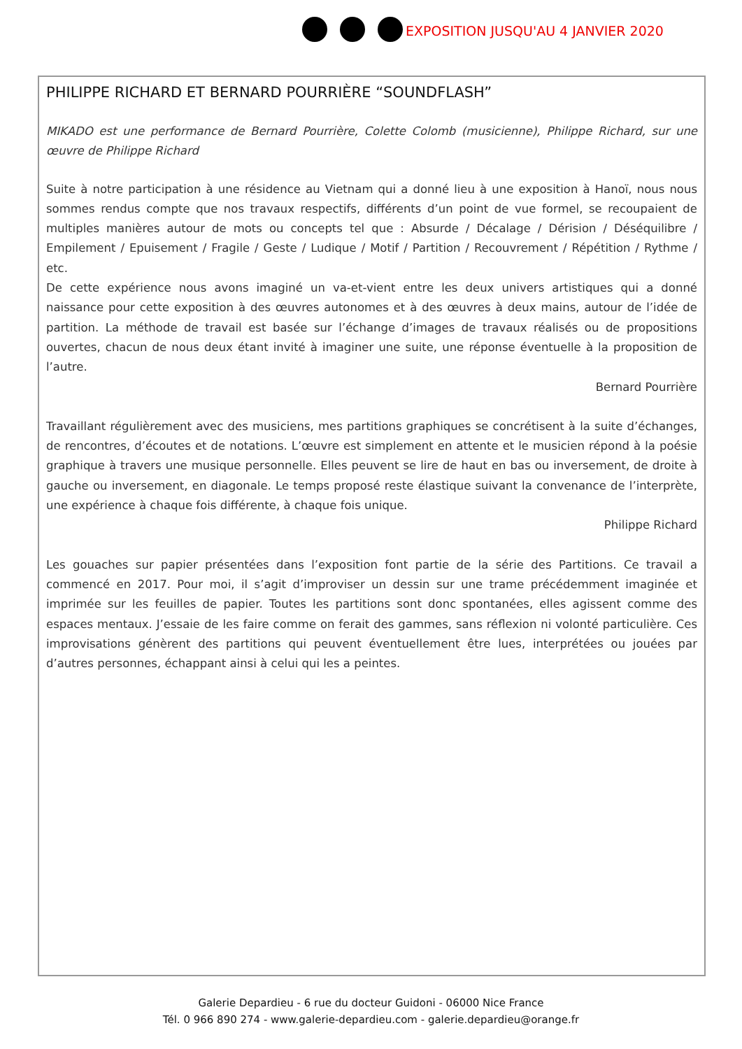EXPOSITION JUSQU'AU 4 JANVIER 2020
PHILIPPE RICHARD ET BERNARD POURRIÈRE “SOUNDFLASH”
MIKADO est une performance de Bernard Pourrière, Colette Colomb (musicienne), Philippe Richard, sur une œuvre de Philippe Richard
Suite à notre participation à une résidence au Vietnam qui a donné lieu à une exposition à Hanoï, nous nous sommes rendus compte que nos travaux respectifs, différents d’un point de vue formel, se recoupaient de multiples manières autour de mots ou concepts tel que : Absurde / Décalage / Dérision / Déséquilibre / Empilement / Epuisement / Fragile / Geste / Ludique / Motif / Partition / Recouvrement / Répétition / Rythme / etc.
De cette expérience nous avons imaginé un va-et-vient entre les deux univers artistiques qui a donné naissance pour cette exposition à des œuvres autonomes et à des œuvres à deux mains, autour de l’idée de partition. La méthode de travail est basée sur l’échange d’images de travaux réalisés ou de propositions ouvertes, chacun de nous deux étant invité à imaginer une suite, une réponse éventuelle à la proposition de l’autre.
Bernard Pourrière
Travaillant régulièrement avec des musiciens, mes partitions graphiques se concrétisent à la suite d’échanges, de rencontres, d’écoutes et de notations. L’œuvre est simplement en attente et le musicien répond à la poésie graphique à travers une musique personnelle. Elles peuvent se lire de haut en bas ou inversement, de droite à gauche ou inversement, en diagonale. Le temps proposé reste élastique suivant la convenance de l’interprète, une expérience à chaque fois différente, à chaque fois unique.
Philippe Richard
Les gouaches sur papier présentées dans l’exposition font partie de la série des Partitions. Ce travail a commencé en 2017. Pour moi, il s’agit d’improviser un dessin sur une trame précédemment imaginée et imprimée sur les feuilles de papier. Toutes les partitions sont donc spontanées, elles agissent comme des espaces mentaux. J’essaie de les faire comme on ferait des gammes, sans réflexion ni volonté particulière. Ces improvisations génèrent des partitions qui peuvent éventuellement être lues, interprétées ou jouées par d’autres personnes, échappant ainsi à celui qui les a peintes.
Galerie Depardieu - 6 rue du docteur Guidoni - 06000 Nice France
Tél. 0 966 890 274 - www.galerie-depardieu.com - galerie.depardieu@orange.fr